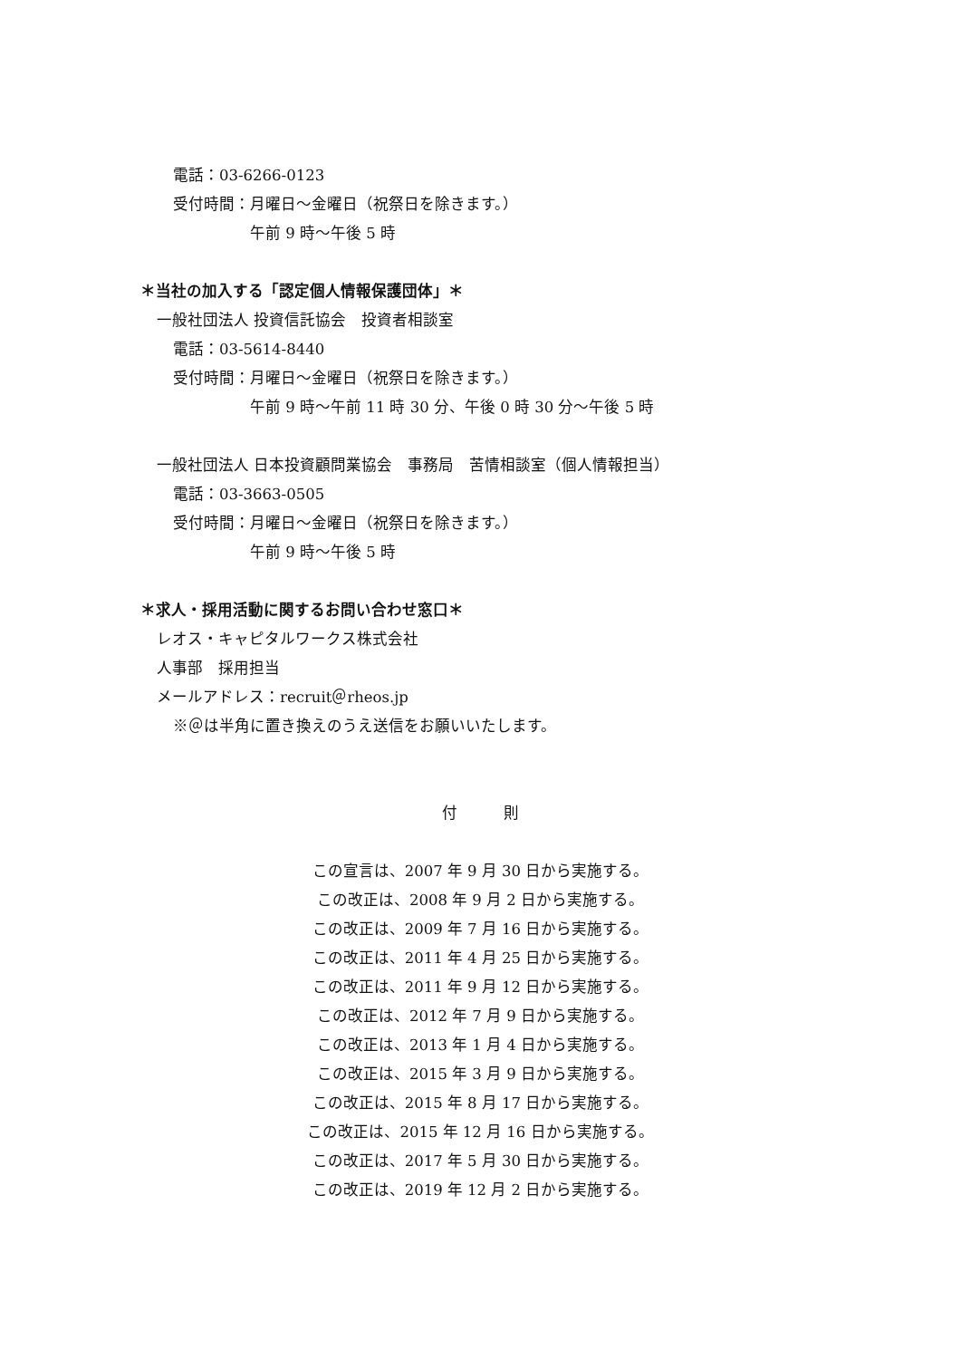電話：03-6266-0123
受付時間：月曜日～金曜日（祝祭日を除きます。）
午前 9 時～午後 5 時
＊当社の加入する「認定個人情報保護団体」＊
一般社団法人 投資信託協会　投資者相談室
電話：03-5614-8440
受付時間：月曜日～金曜日（祝祭日を除きます。）
午前 9 時～午前 11 時 30 分、午後 0 時 30 分～午後 5 時
一般社団法人 日本投資顧問業協会　事務局　苦情相談室（個人情報担当）
電話：03-3663-0505
受付時間：月曜日～金曜日（祝祭日を除きます。）
午前 9 時～午後 5 時
＊求人・採用活動に関するお問い合わせ窓口＊
レオス・キャピタルワークス株式会社
人事部　採用担当
メールアドレス：recruit＠rheos.jp
※＠は半角に置き換えのうえ送信をお願いいたします。
付　　　則
この宣言は、2007 年 9 月 30 日から実施する。
この改正は、2008 年 9 月 2 日から実施する。
この改正は、2009 年 7 月 16 日から実施する。
この改正は、2011 年 4 月 25 日から実施する。
この改正は、2011 年 9 月 12 日から実施する。
この改正は、2012 年 7 月 9 日から実施する。
この改正は、2013 年 1 月 4 日から実施する。
この改正は、2015 年 3 月 9 日から実施する。
この改正は、2015 年 8 月 17 日から実施する。
この改正は、2015 年 12 月 16 日から実施する。
この改正は、2017 年 5 月 30 日から実施する。
この改正は、2019 年 12 月 2 日から実施する。